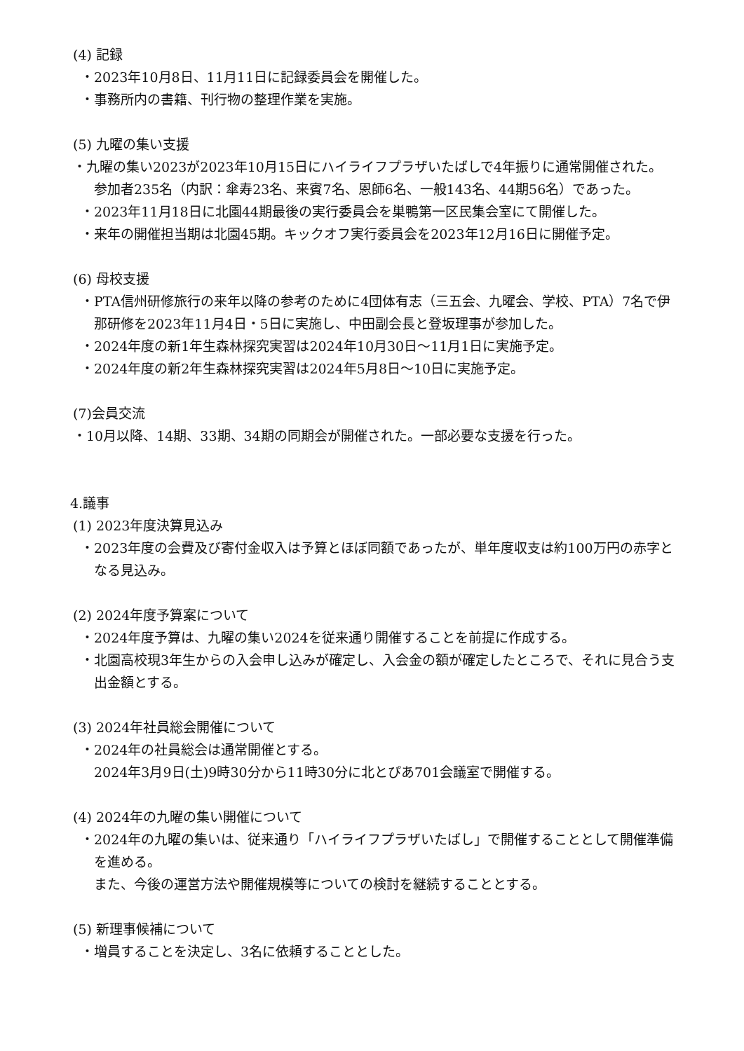(4) 記録
・2023年10月8日、11月11日に記録委員会を開催した。
・事務所内の書籍、刊行物の整理作業を実施。
(5) 九曜の集い支援
・九曜の集い2023が2023年10月15日にハイライフプラザいたばしで4年振りに通常開催された。
参加者235名（内訳：傘寿23名、来賓7名、恩師6名、一般143名、44期56名）であった。
・2023年11月18日に北園44期最後の実行委員会を巣鴨第一区民集会室にて開催した。
・来年の開催担当期は北園45期。キックオフ実行委員会を2023年12月16日に開催予定。
(6) 母校支援
・PTA信州研修旅行の来年以降の参考のために4団体有志（三五会、九曜会、学校、PTA）7名で伊那研修を2023年11月4日・5日に実施し、中田副会長と登坂理事が参加した。
・2024年度の新1年生森林探究実習は2024年10月30日～11月1日に実施予定。
・2024年度の新2年生森林探究実習は2024年5月8日～10日に実施予定。
(7)会員交流
・10月以降、14期、33期、34期の同期会が開催された。一部必要な支援を行った。
4.議事
(1) 2023年度決算見込み
・2023年度の会費及び寄付金収入は予算とほぼ同額であったが、単年度収支は約100万円の赤字となる見込み。
(2) 2024年度予算案について
・2024年度予算は、九曜の集い2024を従来通り開催することを前提に作成する。
・北園高校現3年生からの入会申し込みが確定し、入会金の額が確定したところで、それに見合う支出金額とする。
(3) 2024年社員総会開催について
・2024年の社員総会は通常開催とする。
2024年3月9日(土)9時30分から11時30分に北とぴあ701会議室で開催する。
(4) 2024年の九曜の集い開催について
・2024年の九曜の集いは、従来通り「ハイライフプラザいたばし」で開催することとして開催準備を進める。
また、今後の運営方法や開催規模等についての検討を継続することとする。
(5) 新理事候補について
・増員することを決定し、3名に依頼することとした。